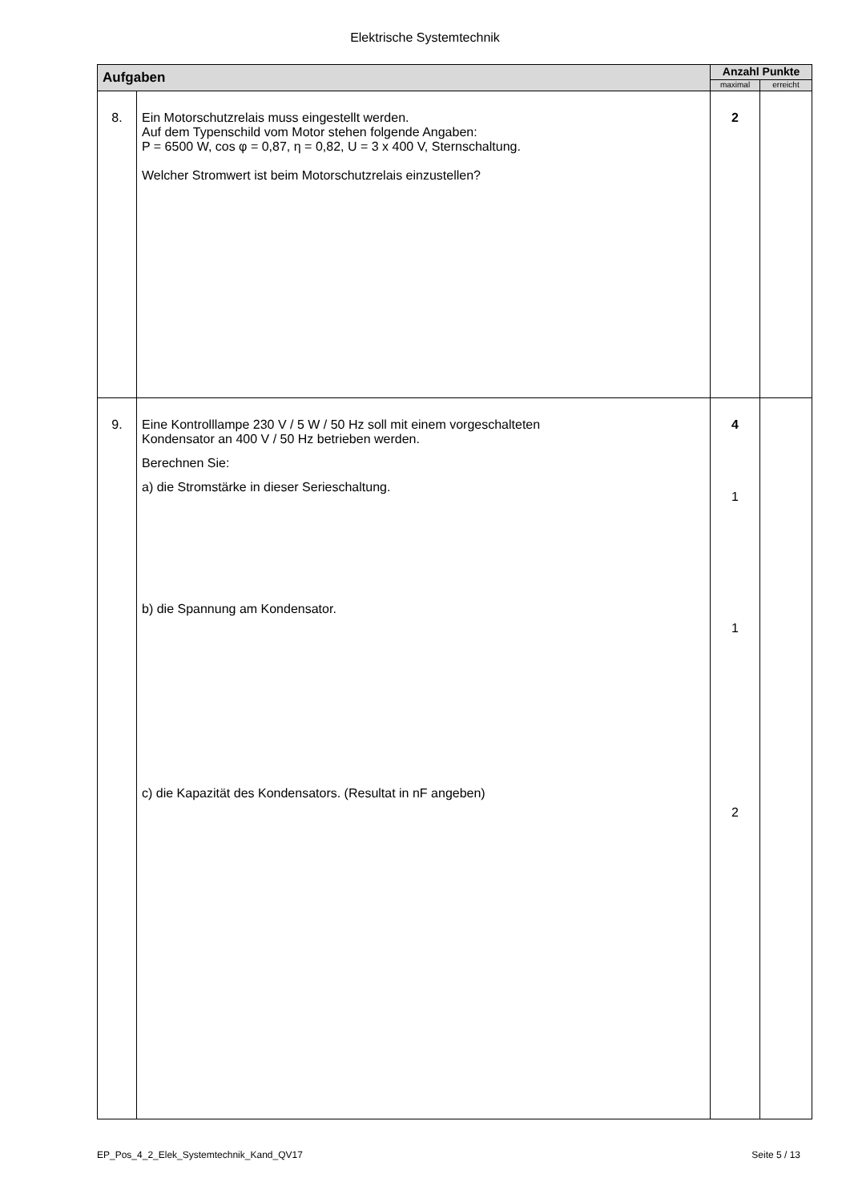Elektrische Systemtechnik
| Aufgaben | | Anzahl Punkte | |
| --- | --- | --- | --- |
| | | maximal | erreicht |
| 8. | Ein Motorschutzrelais muss eingestellt werden. Auf dem Typenschild vom Motor stehen folgende Angaben: P = 6500 W, cos φ = 0,87, η = 0,82, U = 3 x 400 V, Sternschaltung. Welcher Stromwert ist beim Motorschutzrelais einzustellen? | 2 | |
| 9. | Eine Kontrolllampe 230 V / 5 W / 50 Hz soll mit einem vorgeschalteten Kondensator an 400 V / 50 Hz betrieben werden. Berechnen Sie: a) die Stromstärke in dieser Serieschaltung. b) die Spannung am Kondensator. c) die Kapazität des Kondensators. (Resultat in nF angeben) | 4 1 1 2 | |
EP_Pos_4_2_Elek_Systemtechnik_Kand_QV17 Seite 5 / 13